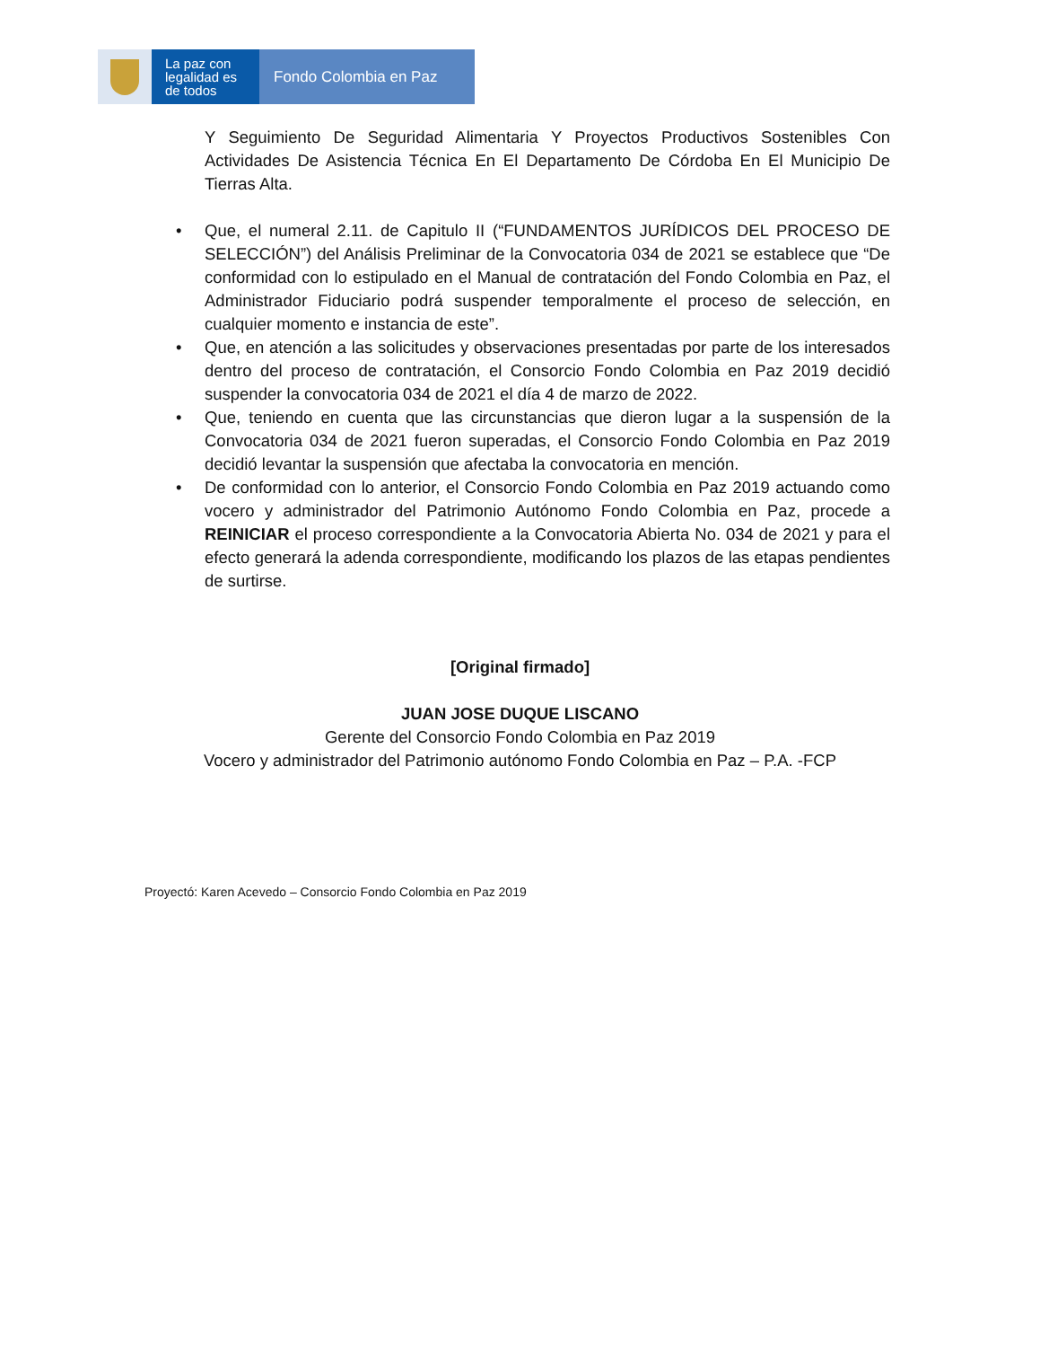La paz con legalidad es de todos
Fondo Colombia en Paz
Y Seguimiento De Seguridad Alimentaria Y Proyectos Productivos Sostenibles Con Actividades De Asistencia Técnica En El Departamento De Córdoba En El Municipio De Tierras Alta.
• Que, el numeral 2.11. de Capitulo II (“FUNDAMENTOS JURÍDICOS DEL PROCESO DE SELECCIÓN”) del Análisis Preliminar de la Convocatoria 034 de 2021 se establece que “De conformidad con lo estipulado en el Manual de contratación del Fondo Colombia en Paz, el Administrador Fiduciario podrá suspender temporalmente el proceso de selección, en cualquier momento e instancia de este”.
• Que, en atención a las solicitudes y observaciones presentadas por parte de los interesados dentro del proceso de contratación, el Consorcio Fondo Colombia en Paz 2019 decidió suspender la convocatoria 034 de 2021 el día 4 de marzo de 2022.
• Que, teniendo en cuenta que las circunstancias que dieron lugar a la suspensión de la Convocatoria 034 de 2021 fueron superadas, el Consorcio Fondo Colombia en Paz 2019 decidió levantar la suspensión que afectaba la convocatoria en mención.
• De conformidad con lo anterior, el Consorcio Fondo Colombia en Paz 2019 actuando como vocero y administrador del Patrimonio Autónomo Fondo Colombia en Paz, procede a REINICIAR el proceso correspondiente a la Convocatoria Abierta No. 034 de 2021 y para el efecto generará la adenda correspondiente, modificando los plazos de las etapas pendientes de surtirse.
[Original firmado]
JUAN JOSE DUQUE LISCANO
Gerente del Consorcio Fondo Colombia en Paz 2019
Vocero y administrador del Patrimonio autónomo Fondo Colombia en Paz – P.A. -FCP
Proyectó: Karen Acevedo – Consorcio Fondo Colombia en Paz 2019